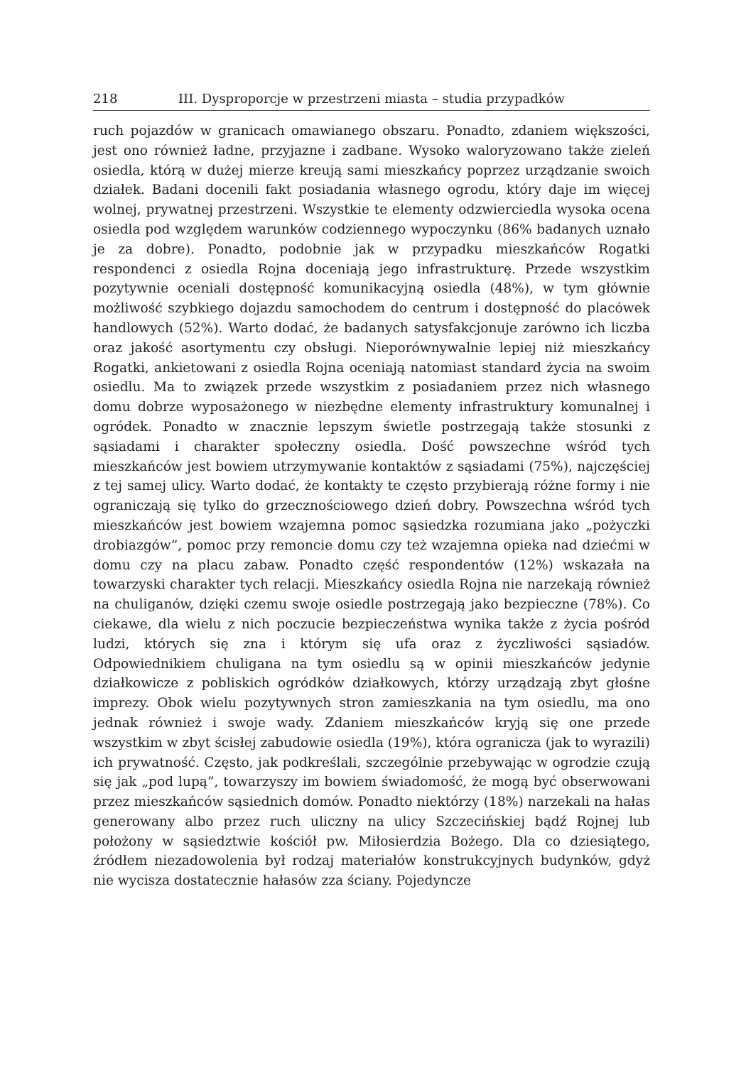218 III. Dysproporcje w przestrzeni miasta – studia przypadków
ruch pojazdów w granicach omawianego obszaru. Ponadto, zdaniem większości, jest ono również ładne, przyjazne i zadbane. Wysoko waloryzowano także zieleń osiedla, którą w dużej mierze kreują sami mieszkańcy poprzez urządzanie swoich działek. Badani docenili fakt posiadania własnego ogrodu, który daje im więcej wolnej, prywatnej przestrzeni. Wszystkie te elementy odzwierciedla wysoka ocena osiedla pod względem warunków codziennego wypoczynku (86% badanych uznało je za dobre). Ponadto, podobnie jak w przypadku mieszkańców Rogatki respondenci z osiedla Rojna doceniają jego infrastrukturę. Przede wszystkim pozytywnie oceniali dostępność komunikacyjną osiedla (48%), w tym głównie możliwość szybkiego dojazdu samochodem do centrum i dostępność do placówek handlowych (52%). Warto dodać, że badanych satysfakcjonuje zarówno ich liczba oraz jakość asortymentu czy obsługi. Nieporównywalnie lepiej niż mieszkańcy Rogatki, ankietowani z osiedla Rojna oceniają natomiast standard życia na swoim osiedlu. Ma to związek przede wszystkim z posiadaniem przez nich własnego domu dobrze wyposażonego w niezbędne elementy infrastruktury komunalnej i ogródek. Ponadto w znacznie lepszym świetle postrzegają także stosunki z sąsiadami i charakter społeczny osiedla. Dość powszechne wśród tych mieszkańców jest bowiem utrzymywanie kontaktów z sąsiadami (75%), najczęściej z tej samej ulicy. Warto dodać, że kontakty te często przybierają różne formy i nie ograniczają się tylko do grzecznościowego dzień dobry. Powszechna wśród tych mieszkańców jest bowiem wzajemna pomoc sąsiedzka rozumiana jako „pożyczki drobiazgów”, pomoc przy remoncie domu czy też wzajemna opieka nad dziećmi w domu czy na placu zabaw. Ponadto część respondentów (12%) wskazała na towarzyski charakter tych relacji. Mieszkańcy osiedla Rojna nie narzekają również na chuliganów, dzięki czemu swoje osiedle postrzegają jako bezpieczne (78%). Co ciekawe, dla wielu z nich poczucie bezpieczeństwa wynika także z życia pośród ludzi, których się zna i którym się ufa oraz z życzliwości sąsiadów. Odpowiednikiem chuligana na tym osiedlu są w opinii mieszkańców jedynie działkowicze z pobliskich ogródków działkowych, którzy urządzają zbyt głośne imprezy. Obok wielu pozytywnych stron zamieszkania na tym osiedlu, ma ono jednak również i swoje wady. Zdaniem mieszkańców kryją się one przede wszystkim w zbyt ścisłej zabudowie osiedla (19%), która ogranicza (jak to wyrazili) ich prywatność. Często, jak podkreślali, szczególnie przebywając w ogrodzie czują się jak „pod lupą”, towarzyszy im bowiem świadomość, że mogą być obserwowani przez mieszkańców sąsiednich domów. Ponadto niektórzy (18%) narzekali na hałas generowany albo przez ruch uliczny na ulicy Szczecińskiej bądź Rojnej lub położony w sąsiedztwie kościół pw. Miłosierdzia Bożego. Dla co dziesiątego, źródłem niezadowolenia był rodzaj materiałów konstrukcyjnych budynków, gdyż nie wycisza dostatecznie hałasów zza ściany. Pojedyncze